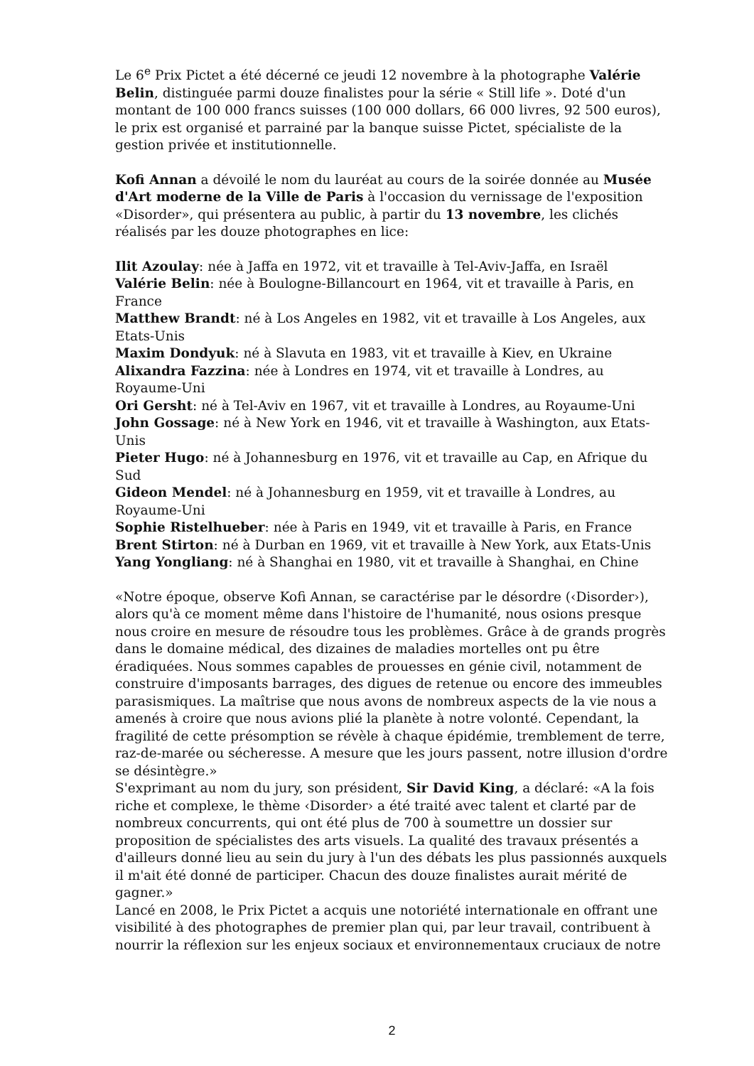Le 6<sup>e</sup> Prix Pictet a été décerné ce jeudi 12 novembre à la photographe Valérie Belin, distinguée parmi douze finalistes pour la série « Still life ». Doté d'un montant de 100 000 francs suisses (100 000 dollars, 66 000 livres, 92 500 euros), le prix est organisé et parrainé par la banque suisse Pictet, spécialiste de la gestion privée et institutionnelle.
Kofi Annan a dévoilé le nom du lauréat au cours de la soirée donnée au Musée d'Art moderne de la Ville de Paris à l'occasion du vernissage de l'exposition «Disorder», qui présentera au public, à partir du 13 novembre, les clichés réalisés par les douze photographes en lice:
Ilit Azoulay: née à Jaffa en 1972, vit et travaille à Tel-Aviv-Jaffa, en Israël
Valérie Belin: née à Boulogne-Billancourt en 1964, vit et travaille à Paris, en France
Matthew Brandt: né à Los Angeles en 1982, vit et travaille à Los Angeles, aux Etats-Unis
Maxim Dondyuk: né à Slavuta en 1983, vit et travaille à Kiev, en Ukraine
Alixandra Fazzina: née à Londres en 1974, vit et travaille à Londres, au Royaume-Uni
Ori Gersht: né à Tel-Aviv en 1967, vit et travaille à Londres, au Royaume-Uni
John Gossage: né à New York en 1946, vit et travaille à Washington, aux Etats-Unis
Pieter Hugo: né à Johannesburg en 1976, vit et travaille au Cap, en Afrique du Sud
Gideon Mendel: né à Johannesburg en 1959, vit et travaille à Londres, au Royaume-Uni
Sophie Ristelhueber: née à Paris en 1949, vit et travaille à Paris, en France
Brent Stirton: né à Durban en 1969, vit et travaille à New York, aux Etats-Unis
Yang Yongliang: né à Shanghai en 1980, vit et travaille à Shanghai, en Chine
«Notre époque, observe Kofi Annan, se caractérise par le désordre (‹Disorder›), alors qu'à ce moment même dans l'histoire de l'humanité, nous osions presque nous croire en mesure de résoudre tous les problèmes. Grâce à de grands progrès dans le domaine médical, des dizaines de maladies mortelles ont pu être éradiquées. Nous sommes capables de prouesses en génie civil, notamment de construire d'imposants barrages, des digues de retenue ou encore des immeubles parasismiques. La maîtrise que nous avons de nombreux aspects de la vie nous a amenés à croire que nous avions plié la planète à notre volonté. Cependant, la fragilité de cette présomption se révèle à chaque épidémie, tremblement de terre, raz-de-marée ou sécheresse. A mesure que les jours passent, notre illusion d'ordre se désintègre.»
S'exprimant au nom du jury, son président, Sir David King, a déclaré: «A la fois riche et complexe, le thème ‹Disorder› a été traité avec talent et clarté par de nombreux concurrents, qui ont été plus de 700 à soumettre un dossier sur proposition de spécialistes des arts visuels. La qualité des travaux présentés a d'ailleurs donné lieu au sein du jury à l'un des débats les plus passionnés auxquels il m'ait été donné de participer. Chacun des douze finalistes aurait mérité de gagner.»
Lancé en 2008, le Prix Pictet a acquis une notoriété internationale en offrant une visibilité à des photographes de premier plan qui, par leur travail, contribuent à nourrir la réflexion sur les enjeux sociaux et environnementaux cruciaux de notre
2